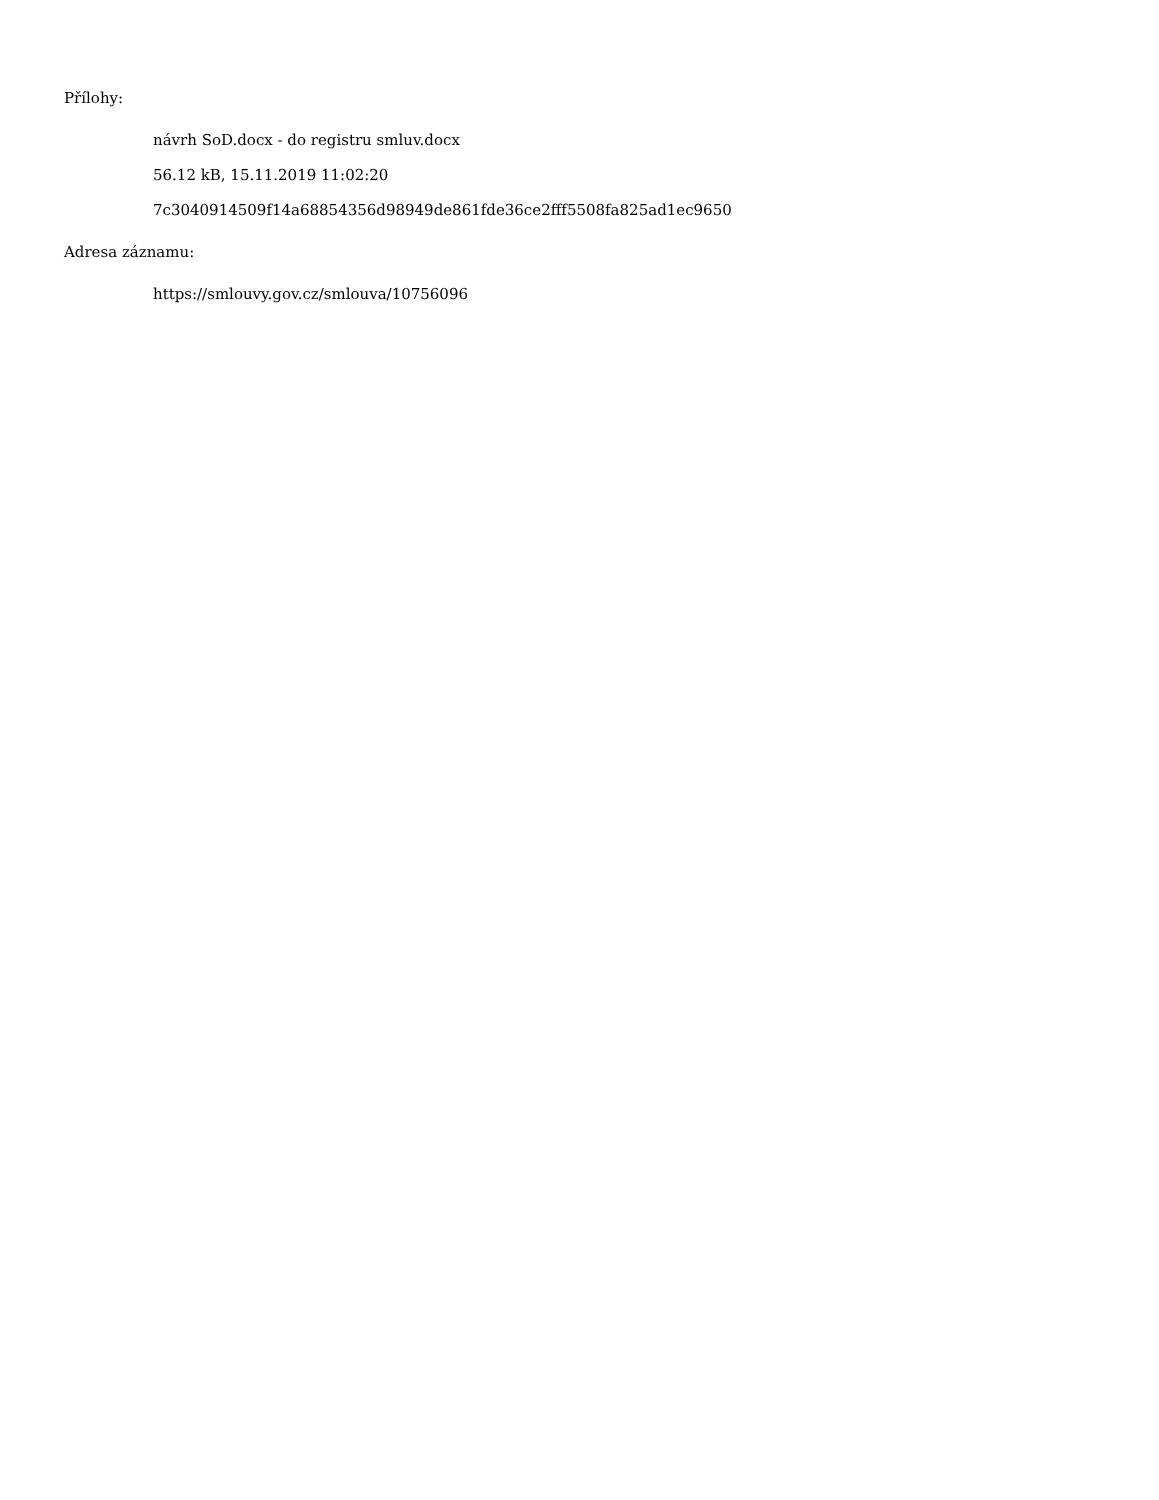Přílohy:
návrh SoD.docx - do registru smluv.docx
56.12 kB, 15.11.2019 11:02:20
7c3040914509f14a68854356d98949de861fde36ce2fff5508fa825ad1ec9650
Adresa záznamu:
https://smlouvy.gov.cz/smlouva/10756096